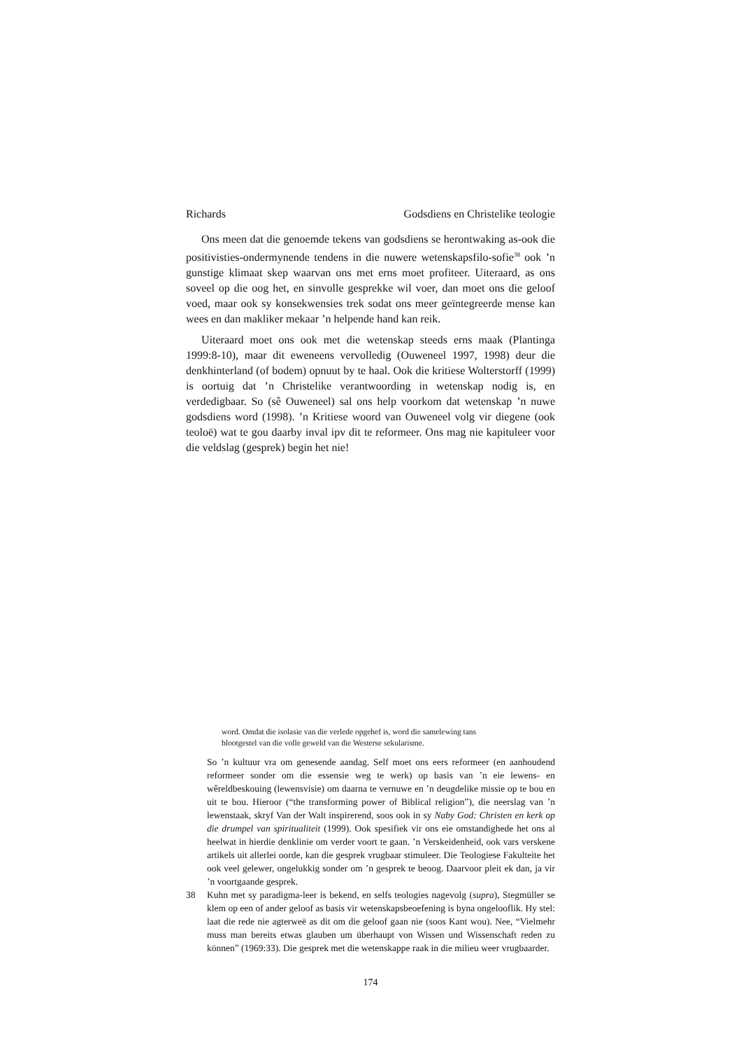Richards Godsdiens en Christelike teologie
Ons meen dat die genoemde tekens van godsdiens se herontwaking as-ook die positivisties-ondermynende tendens in die nuwere wetenskapsfilo-sofie<sup>38</sup> ook ’n gunstige klimaat skep waarvan ons met erns moet profiteer. Uiteraard, as ons soveel op die oog het, en sinvolle gesprekke wil voer, dan moet ons die geloof voed, maar ook sy konsekwensies trek sodat ons meer geïntegreerde mense kan wees en dan makliker mekaar ’n helpende hand kan reik.
Uiteraard moet ons ook met die wetenskap steeds erns maak (Plantinga 1999:8-10), maar dit eweneens vervolledig (Ouweneel 1997, 1998) deur die denkhinterland (of bodem) opnuut by te haal. Ook die kritiese Wolterstorff (1999) is oortuig dat ’n Christelike verantwoording in wetenskap nodig is, en verdedigbaar. So (sê Ouweneel) sal ons help voorkom dat wetenskap ’n nuwe godsdiens word (1998). ’n Kritiese woord van Ouweneel volg vir diegene (ook teoloë) wat te gou daarby inval ipv dit te reformeer. Ons mag nie kapituleer voor die veldslag (gesprek) begin het nie!
word. Omdat die isolasie van die verlede opgehef is, word die samelewing tans blootgestel van die volle geweld van die Westerse sekularisme.
So ’n kultuur vra om genesende aandag. Self moet ons eers reformeer (en aanhoudend reformeer sonder om die essensie weg te werk) op basis van ’n eie lewens- en wêreldbeskouing (lewensvisie) om daarna te vernuwe en ’n deugdelike missie op te bou en uit te bou. Hieroor (“the transforming power of Biblical religion”), die neerslag van ’n lewenstaak, skryf Van der Walt inspirerend, soos ook in sy Naby God: Christen en kerk op die drumpel van spiritualiteit (1999). Ook spesifiek vir ons eie omstandighede het ons al heelwat in hierdie denklinie om verder voort te gaan. ’n Verskeidenheid, ook vars verskene artikels uit allerlei oorde, kan die gesprek vrugbaar stimuleer. Die Teologiese Fakulteite het ook veel gelewer, ongelukkig sonder om ’n gesprek te beoog. Daarvoor pleit ek dan, ja vir ’n voortgaande gesprek.
38 Kuhn met sy paradigma-leer is bekend, en selfs teologies nagevolg (supra), Stegmüller se klem op een of ander geloof as basis vir wetenskapsbeoefening is byna ongelooflik. Hy stel: laat die rede nie agterweë as dit om die geloof gaan nie (soos Kant wou). Nee, “Vielmehr muss man bereits etwas glauben um überhaupt von Wissen und Wissenschaft reden zu können” (1969:33). Die gesprek met die wetenskappe raak in die milieu weer vrugbaarder.
174